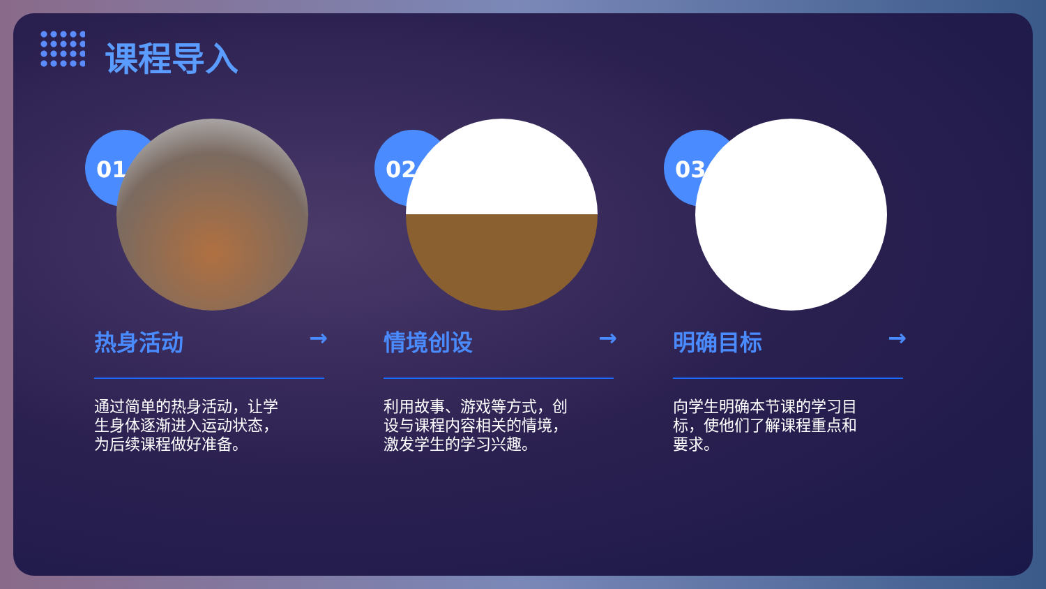课程导入
01
热身活动 →
通过简单的热身活动，让学生身体逐渐进入运动状态，为后续课程做好准备。
02
情境创设 →
利用故事、游戏等方式，创设与课程内容相关的情境，激发学生的学习兴趣。
03
明确目标 →
向学生明确本节课的学习目标，使他们了解课程重点和要求。